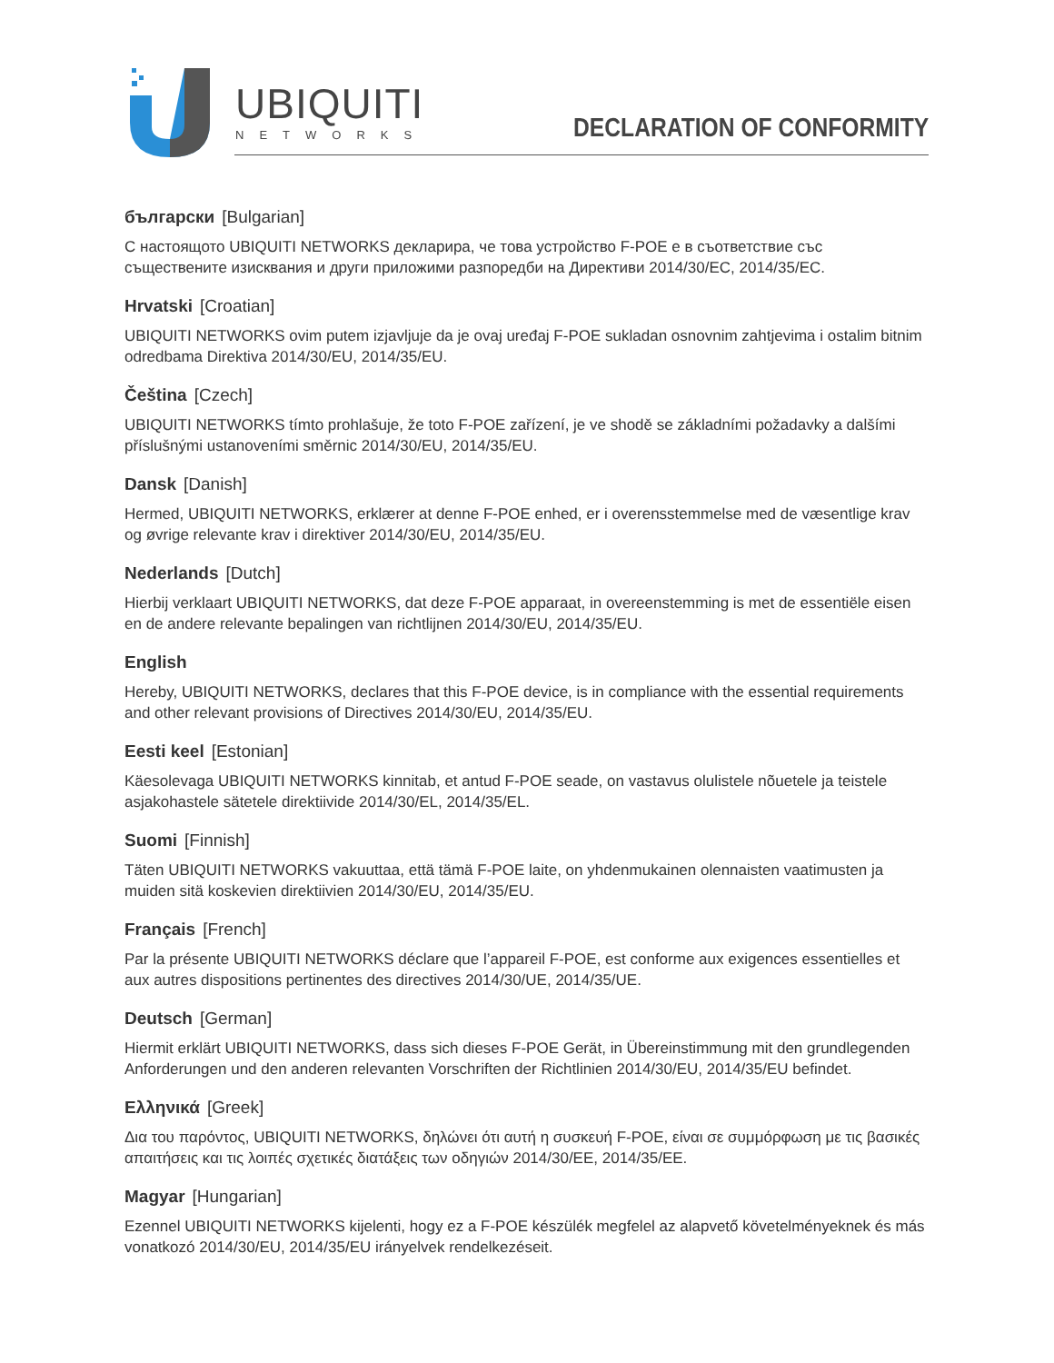UBIQUITI
NETWORKS
DECLARATION OF CONFORMITY
български [Bulgarian]
С настоящото UBIQUITI NETWORKS декларира, че това устройство F-POE е в съответствие със съществените изисквания и други приложими разпоредби на Директиви 2014/30/ЕС, 2014/35/ЕС.
Hrvatski [Croatian]
UBIQUITI NETWORKS ovim putem izjavljuje da je ovaj uređaj F-POE sukladan osnovnim zahtjevima i ostalim bitnim odredbama Direktiva 2014/30/EU, 2014/35/EU.
Čeština [Czech]
UBIQUITI NETWORKS tímto prohlašuje, že toto F-POE zařízení, je ve shodě se základními požadavky a dalšími příslušnými ustanoveními směrnic 2014/30/EU, 2014/35/EU.
Dansk [Danish]
Hermed, UBIQUITI NETWORKS, erklærer at denne F-POE enhed, er i overensstemmelse med de væsentlige krav og øvrige relevante krav i direktiver 2014/30/EU, 2014/35/EU.
Nederlands [Dutch]
Hierbij verklaart UBIQUITI NETWORKS, dat deze F-POE apparaat, in overeenstemming is met de essentiële eisen en de andere relevante bepalingen van richtlijnen 2014/30/EU, 2014/35/EU.
English
Hereby, UBIQUITI NETWORKS, declares that this F-POE device, is in compliance with the essential requirements and other relevant provisions of Directives 2014/30/EU, 2014/35/EU.
Eesti keel [Estonian]
Käesolevaga UBIQUITI NETWORKS kinnitab, et antud F-POE seade, on vastavus olulistele nõuetele ja teistele asjakohastele sätetele direktiivide 2014/30/EL, 2014/35/EL.
Suomi [Finnish]
Täten UBIQUITI NETWORKS vakuuttaa, että tämä F-POE laite, on yhdenmukainen olennaisten vaatimusten ja muiden sitä koskevien direktiivien 2014/30/EU, 2014/35/EU.
Français [French]
Par la présente UBIQUITI NETWORKS déclare que l’appareil F-POE, est conforme aux exigences essentielles et aux autres dispositions pertinentes des directives 2014/30/UE, 2014/35/UE.
Deutsch [German]
Hiermit erklärt UBIQUITI NETWORKS, dass sich dieses F-POE Gerät, in Übereinstimmung mit den grundlegenden Anforderungen und den anderen relevanten Vorschriften der Richtlinien 2014/30/EU, 2014/35/EU befindet.
Ελληνικά [Greek]
Δια του παρόντος, UBIQUITI NETWORKS, δηλώνει ότι αυτή η συσκευή F-POE, είναι σε συμμόρφωση με τις βασικές απαιτήσεις και τις λοιπές σχετικές διατάξεις των οδηγιών 2014/30/EE, 2014/35/EE.
Magyar [Hungarian]
Ezennel UBIQUITI NETWORKS kijelenti, hogy ez a F-POE készülék megfelel az alapvető követelményeknek és más vonatkozó 2014/30/EU, 2014/35/EU irányelvek rendelkezéseit.